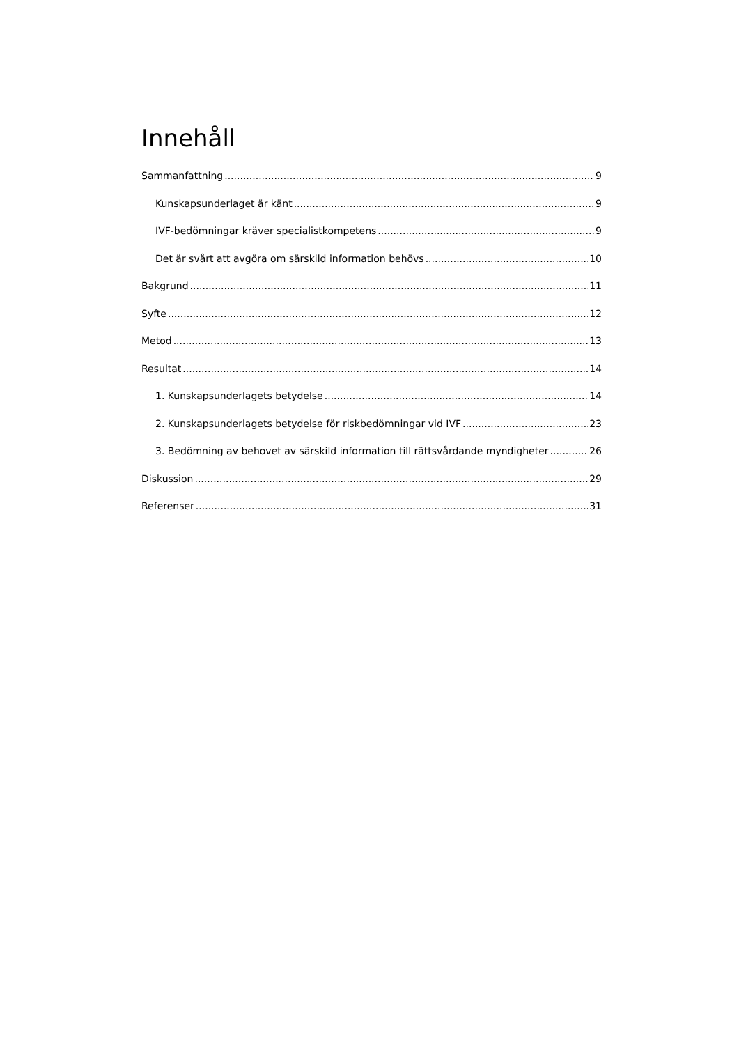Innehåll
Sammanfattning 9
Kunskapsunderlaget är känt 9
IVF-bedömningar kräver specialistkompetens 9
Det är svårt att avgöra om särskild information behövs 10
Bakgrund 11
Syfte 12
Metod 13
Resultat 14
1. Kunskapsunderlagets betydelse 14
2. Kunskapsunderlagets betydelse för riskbedömningar vid IVF 23
3. Bedömning av behovet av särskild information till rättsvårdande myndigheter 26
Diskussion 29
Referenser 31